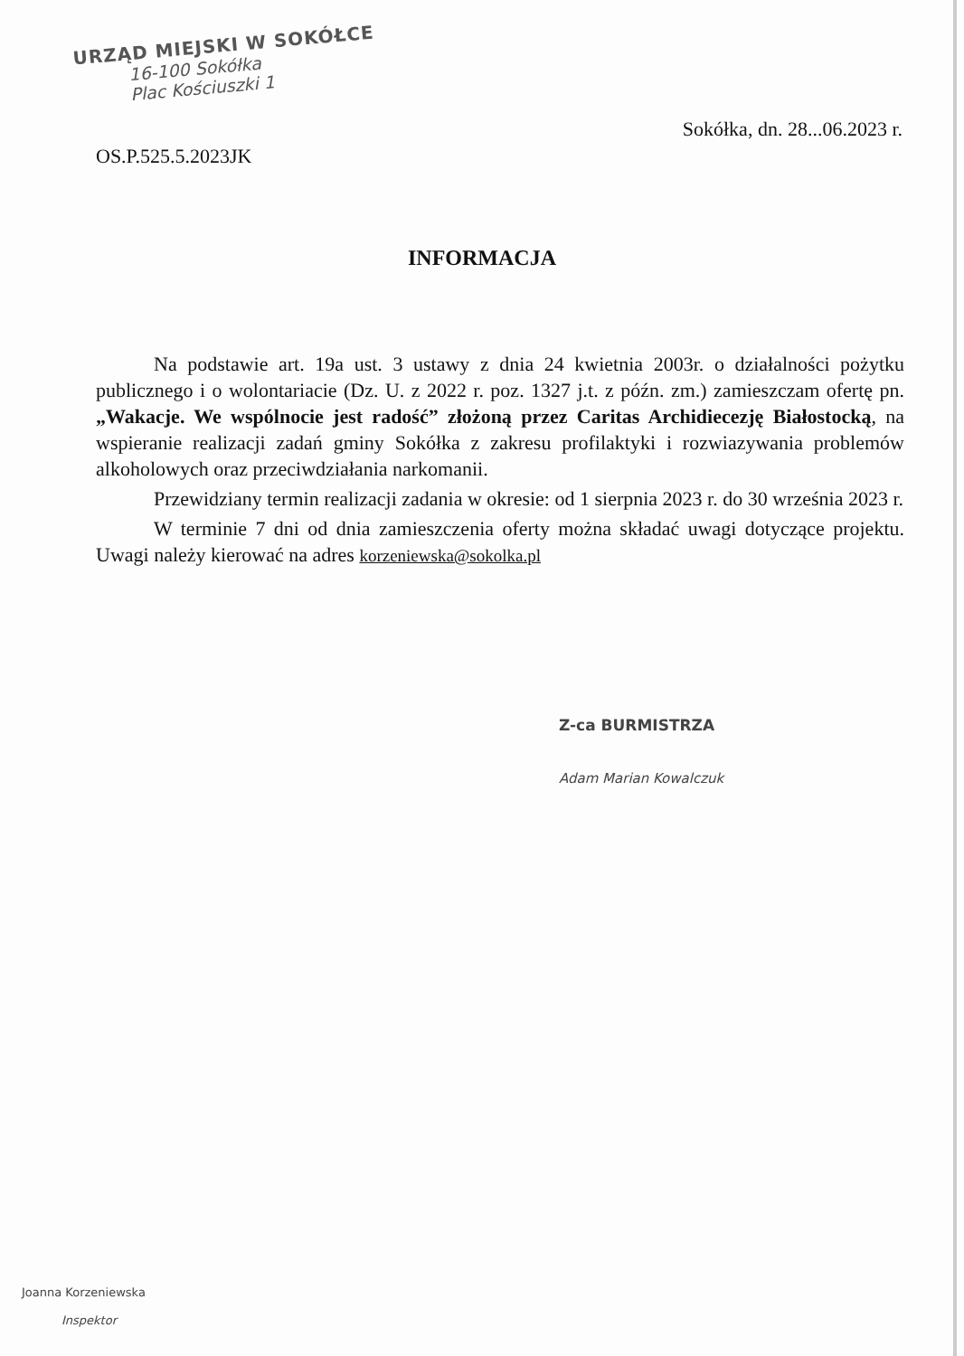URZĄD MIEJSKI W SOKÓŁCE
16-100 Sokółka
Plac Kościuszki 1
Sokółka, dn. 28...06.2023 r.
OS.P.525.5.2023JK
INFORMACJA
Na podstawie art. 19a ust. 3 ustawy z dnia 24 kwietnia 2003r. o działalności pożytku publicznego i o wolontariacie (Dz. U. z 2022 r. poz. 1327 j.t. z późn. zm.) zamieszczam ofertę pn. „Wakacje. We wspólnocie jest radość” złożoną przez Caritas Archidiecezję Białostocką, na wspieranie realizacji zadań gminy Sokółka z zakresu profilaktyki i rozwiazywania problemów alkoholowych oraz przeciwdziałania narkomanii.
Przewidziany termin realizacji zadania w okresie: od 1 sierpnia 2023 r. do 30 września 2023 r.
W terminie 7 dni od dnia zamieszczenia oferty można składać uwagi dotyczące projektu. Uwagi należy kierować na adres korzeniewska@sokolka.pl
Z-ca BURMISTRZA
Adam Marian Kowalczuk
Joanna Korzeniewska
Inspektor